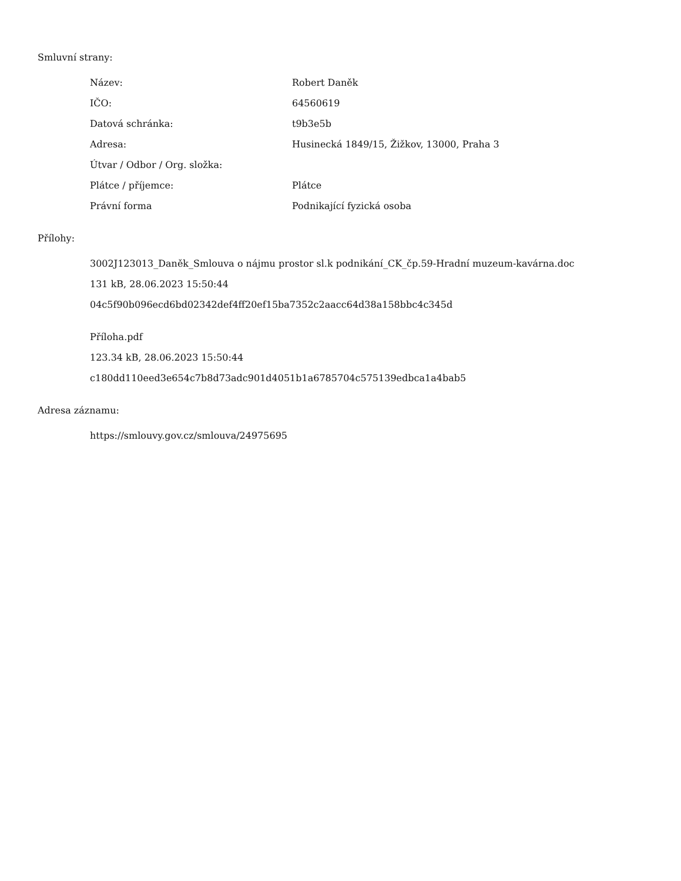Smluvní strany:
| Název: | Robert Daněk |
| IČO: | 64560619 |
| Datová schránka: | t9b3e5b |
| Adresa: | Husinecká 1849/15, Žižkov, 13000, Praha 3 |
| Útvar / Odbor / Org. složka: | |
| Plátce / příjemce: | Plátce |
| Právní forma | Podnikající fyzická osoba |
Přílohy:
3002J123013_Daněk_Smlouva o nájmu prostor sl.k podnikání_CK_čp.59-Hradní muzeum-kavárna.doc
131 kB, 28.06.2023 15:50:44
04c5f90b096ecd6bd02342def4ff20ef15ba7352c2aacc64d38a158bbc4c345d
Příloha.pdf
123.34 kB, 28.06.2023 15:50:44
c180dd110eed3e654c7b8d73adc901d4051b1a6785704c575139edbca1a4bab5
Adresa záznamu:
https://smlouvy.gov.cz/smlouva/24975695